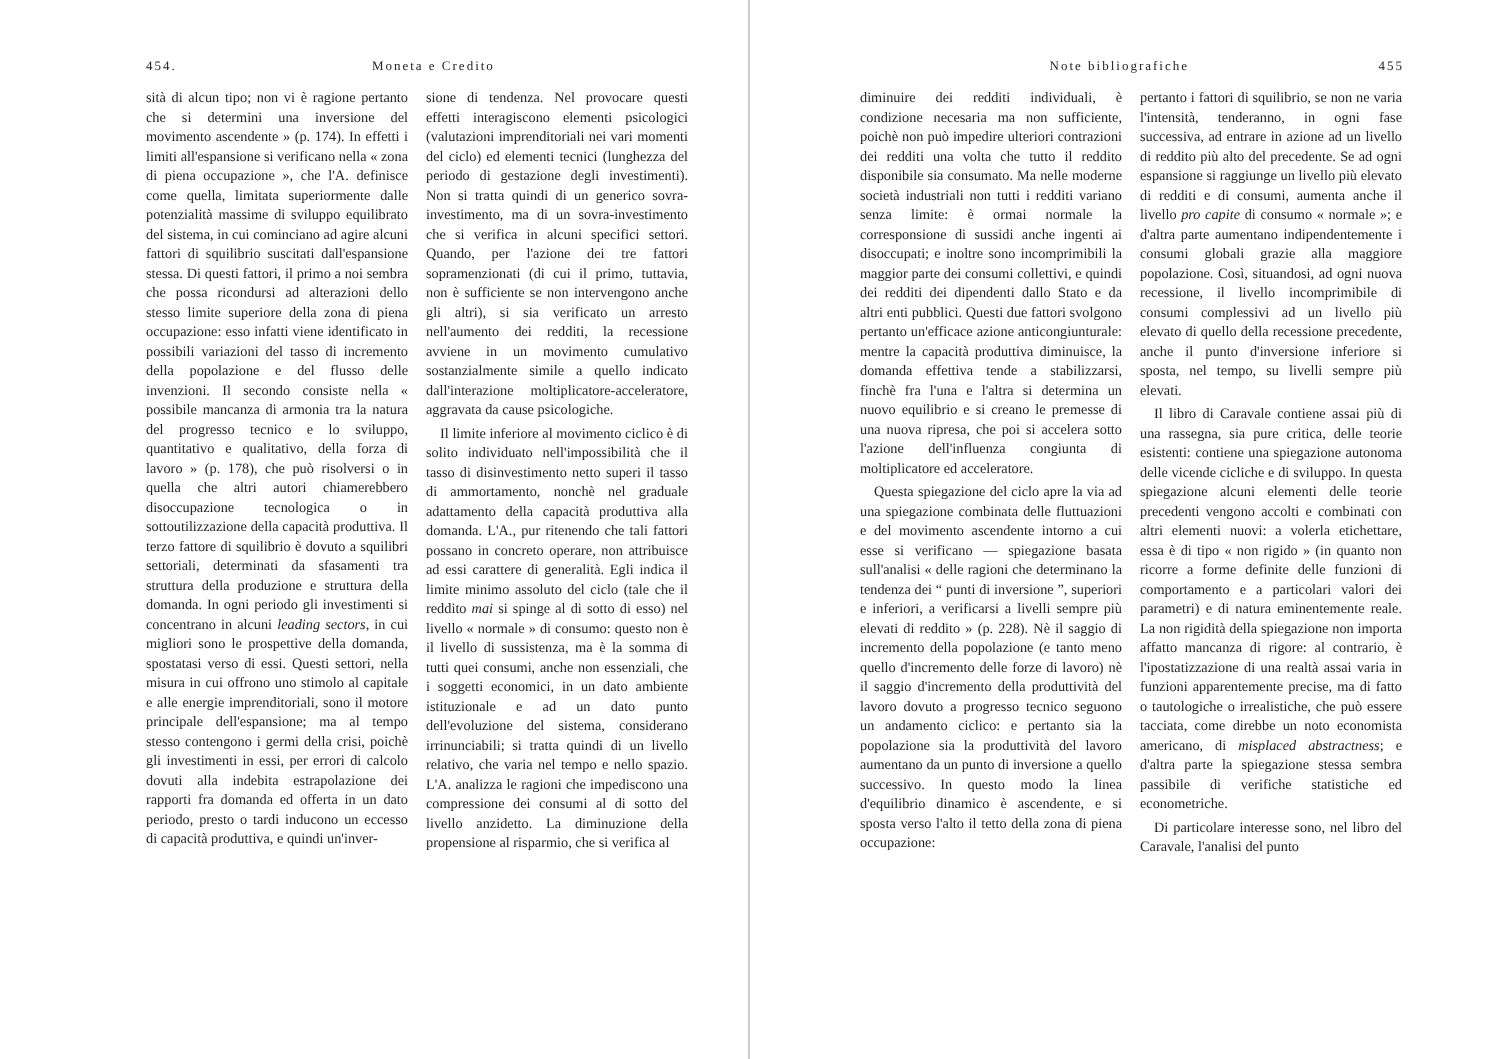454. Moneta e Credito
sità di alcun tipo; non vi è ragione pertanto che si determini una inversione del movimento ascendente » (p. 174). In effetti i limiti all'espansione si verificano nella « zona di piena occupazione », che l'A. definisce come quella, limitata superiormente dalle potenzialità massime di sviluppo equilibrato del sistema, in cui cominciano ad agire alcuni fattori di squilibrio suscitati dall'espansione stessa. Di questi fattori, il primo a noi sembra che possa ricondursi ad alterazioni dello stesso limite superiore della zona di piena occupazione: esso infatti viene identificato in possibili variazioni del tasso di incremento della popolazione e del flusso delle invenzioni. Il secondo consiste nella « possibile mancanza di armonia tra la natura del progresso tecnico e lo sviluppo, quantitativo e qualitativo, della forza di lavoro » (p. 178), che può risolversi o in quella che altri autori chiamerebbero disoccupazione tecnologica o in sottoutilizzazione della capacità produttiva. Il terzo fattore di squilibrio è dovuto a squilibri settoriali, determinati da sfasamenti tra struttura della produzione e struttura della domanda. In ogni periodo gli investimenti si concentrano in alcuni leading sectors, in cui migliori sono le prospettive della domanda, spostatasi verso di essi. Questi settori, nella misura in cui offrono uno stimolo al capitale e alle energie imprenditoriali, sono il motore principale dell'espansione; ma al tempo stesso contengono i germi della crisi, poichè gli investimenti in essi, per errori di calcolo dovuti alla indebita estrapolazione dei rapporti fra domanda ed offerta in un dato periodo, presto o tardi inducono un eccesso di capacità produttiva, e quindi un'inver-
sione di tendenza. Nel provocare questi effetti interagiscono elementi psicologici (valutazioni imprenditoriali nei vari momenti del ciclo) ed elementi tecnici (lunghezza del periodo di gestazione degli investimenti). Non si tratta quindi di un generico sovra-investimento, ma di un sovra-investimento che si verifica in alcuni specifici settori. Quando, per l'azione dei tre fattori sopramenzionati (di cui il primo, tuttavia, non è sufficiente se non intervengono anche gli altri), si sia verificato un arresto nell'aumento dei redditi, la recessione avviene in un movimento cumulativo sostanzialmente simile a quello indicato dall'interazione moltiplicatore-acceleratore, aggravata da cause psicologiche.
Il limite inferiore al movimento ciclico è di solito individuato nell'impossibilità che il tasso di disinvestimento netto superi il tasso di ammortamento, nonchè nel graduale adattamento della capacità produttiva alla domanda. L'A., pur ritenendo che tali fattori possano in concreto operare, non attribuisce ad essi carattere di generalità. Egli indica il limite minimo assoluto del ciclo (tale che il reddito mai si spinge al di sotto di esso) nel livello « normale » di consumo: questo non è il livello di sussistenza, ma è la somma di tutti quei consumi, anche non essenziali, che i soggetti economici, in un dato ambiente istituzionale e ad un dato punto dell'evoluzione del sistema, considerano irrinunciabili; si tratta quindi di un livello relativo, che varia nel tempo e nello spazio. L'A. analizza le ragioni che impediscono una compressione dei consumi al di sotto del livello anzidetto. La diminuzione della propensione al risparmio, che si verifica al
Note bibliografiche 455
diminuire dei redditi individuali, è condizione necesaria ma non sufficiente, poichè non può impedire ulteriori contrazioni dei redditi una volta che tutto il reddito disponibile sia consumato. Ma nelle moderne società industriali non tutti i redditi variano senza limite: è ormai normale la corresponsione di sussidi anche ingenti ai disoccupati; e inoltre sono incomprimibili la maggior parte dei consumi collettivi, e quindi dei redditi dei dipendenti dallo Stato e da altri enti pubblici. Questi due fattori svolgono pertanto un'efficace azione anticongiunturale: mentre la capacità produttiva diminuisce, la domanda effettiva tende a stabilizzarsi, finchè fra l'una e l'altra si determina un nuovo equilibrio e si creano le premesse di una nuova ripresa, che poi si accelera sotto l'azione dell'influenza congiunta di moltiplicatore ed acceleratore.
Questa spiegazione del ciclo apre la via ad una spiegazione combinata delle fluttuazioni e del movimento ascendente intorno a cui esse si verificano — spiegazione basata sull'analisi « delle ragioni che determinano la tendenza dei “ punti di inversione ”, superiori e inferiori, a verificarsi a livelli sempre più elevati di reddito » (p. 228). Nè il saggio di incremento della popolazione (e tanto meno quello d'incremento delle forze di lavoro) nè il saggio d'incremento della produttività del lavoro dovuto a progresso tecnico seguono un andamento ciclico: e pertanto sia la popolazione sia la produttività del lavoro aumentano da un punto di inversione a quello successivo. In questo modo la linea d'equilibrio dinamico è ascendente, e si sposta verso l'alto il tetto della zona di piena occupazione:
pertanto i fattori di squilibrio, se non ne varia l'intensità, tenderanno, in ogni fase successiva, ad entrare in azione ad un livello di reddito più alto del precedente. Se ad ogni espansione si raggiunge un livello più elevato di redditi e di consumi, aumenta anche il livello pro capite di consumo « normale »; e d'altra parte aumentano indipendentemente i consumi globali grazie alla maggiore popolazione. Così, situandosi, ad ogni nuova recessione, il livello incomprimibile di consumi complessivi ad un livello più elevato di quello della recessione precedente, anche il punto d'inversione inferiore si sposta, nel tempo, su livelli sempre più elevati.
Il libro di Caravale contiene assai più di una rassegna, sia pure critica, delle teorie esistenti: contiene una spiegazione autonoma delle vicende cicliche e di sviluppo. In questa spiegazione alcuni elementi delle teorie precedenti vengono accolti e combinati con altri elementi nuovi: a volerla etichettare, essa è di tipo « non rigido » (in quanto non ricorre a forme definite delle funzioni di comportamento e a particolari valori dei parametri) e di natura eminentemente reale. La non rigidità della spiegazione non importa affatto mancanza di rigore: al contrario, è l'ipostatizzazione di una realtà assai varia in funzioni apparentemente precise, ma di fatto o tautologiche o irrealistiche, che può essere tacciata, come direbbe un noto economista americano, di misplaced abstractness; e d'altra parte la spiegazione stessa sembra passibile di verifiche statistiche ed econometriche.
Di particolare interesse sono, nel libro del Caravale, l'analisi del punto